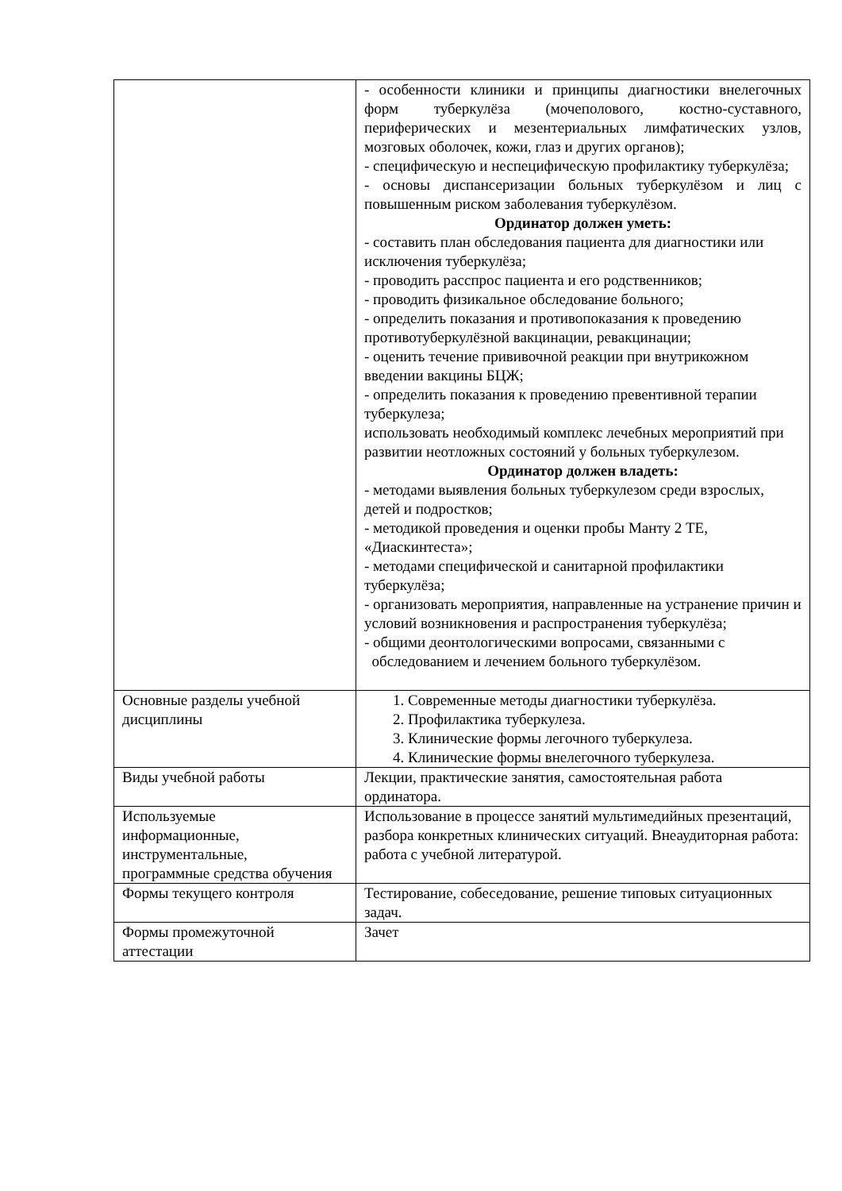| | - особенности клиники и принципы диагностики внелегочных форм туберкулёза (мочеполового, костно-суставного, периферических и мезентериальных лимфатических узлов, мозговых оболочек, кожи, глаз и других органов); - специфическую и неспецифическую профилактику туберкулёза; - основы диспансеризации больных туберкулёзом и лиц с повышенным риском заболевания туберкулёзом. Ординатор должен уметь: - составить план обследования пациента для диагностики или исключения туберкулёза; - проводить расспрос пациента и его родственников; - проводить физикальное обследование больного; - определить показания и противопоказания к проведению противотуберкулёзной вакцинации, ревакцинации; - оценить течение прививочной реакции при внутрикожном введении вакцины БЦЖ; - определить показания к проведению превентивной терапии туберкулеза; использовать необходимый комплекс лечебных мероприятий при развитии неотложных состояний у больных туберкулезом. Ординатор должен владеть: - методами выявления больных туберкулезом среди взрослых, детей и подростков; - методикой проведения и оценки пробы Манту 2 ТЕ, «Диаскинтеста»; - методами специфической и санитарной профилактики туберкулёза; - организовать мероприятия, направленные на устранение причин и условий возникновения и распространения туберкулёза; - общими деонтологическими вопросами, связанными с обследованием и лечением больного туберкулёзом. |
| Основные разделы учебной дисциплины | 1. Современные методы диагностики туберкулёза. 2. Профилактика туберкулеза. 3. Клинические формы легочного туберкулеза. 4. Клинические формы внелегочного туберкулеза. |
| Виды учебной работы | Лекции, практические занятия, самостоятельная работа ординатора. |
| Используемые информационные, инструментальные, программные средства обучения | Использование в процессе занятий мультимедийных презентаций, разбора конкретных клинических ситуаций. Внеаудиторная работа: работа с учебной литературой. |
| Формы текущего контроля | Тестирование, собеседование, решение типовых ситуационных задач. |
| Формы промежуточной аттестации | Зачет |